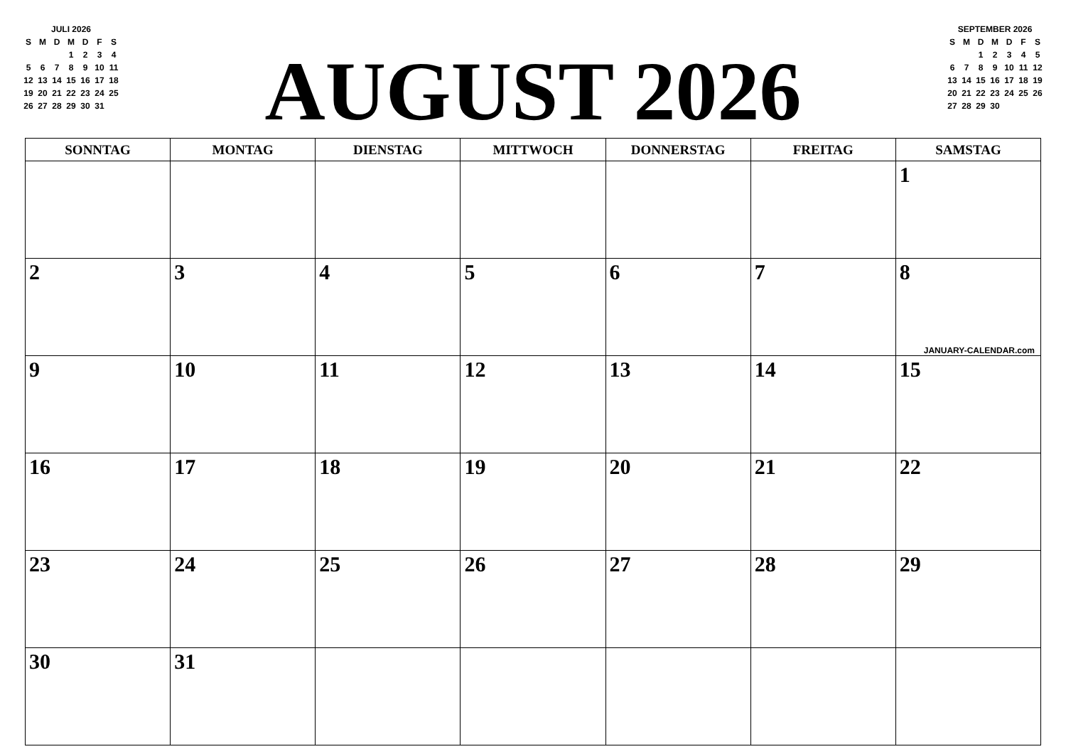JULI 2026
| S | M | D | M | D | F | S |
| | | | 1 | 2 | 3 | 4 |
| 5 | 6 | 7 | 8 | 9 | 10 | 11 |
| 12 | 13 | 14 | 15 | 16 | 17 | 18 |
| 19 | 20 | 21 | 22 | 23 | 24 | 25 |
| 26 | 27 | 28 | 29 | 30 | 31 | |
AUGUST 2026
SEPTEMBER 2026
| S | M | D | M | D | F | S |
| | | 1 | 2 | 3 | 4 | 5 |
| 6 | 7 | 8 | 9 | 10 | 11 | 12 |
| 13 | 14 | 15 | 16 | 17 | 18 | 19 |
| 20 | 21 | 22 | 23 | 24 | 25 | 26 |
| 27 | 28 | 29 | 30 | | | |
| SONNTAG | MONTAG | DIENSTAG | MITTWOCH | DONNERSTAG | FREITAG | SAMSTAG |
| --- | --- | --- | --- | --- | --- | --- |
| | | | | | | 1 |
| 2 | 3 | 4 | 5 | 6 | 7 | 8 JANUARY-CALENDAR.com |
| 9 | 10 | 11 | 12 | 13 | 14 | 15 |
| 16 | 17 | 18 | 19 | 20 | 21 | 22 |
| 23 | 24 | 25 | 26 | 27 | 28 | 29 |
| 30 | 31 | | | | | |